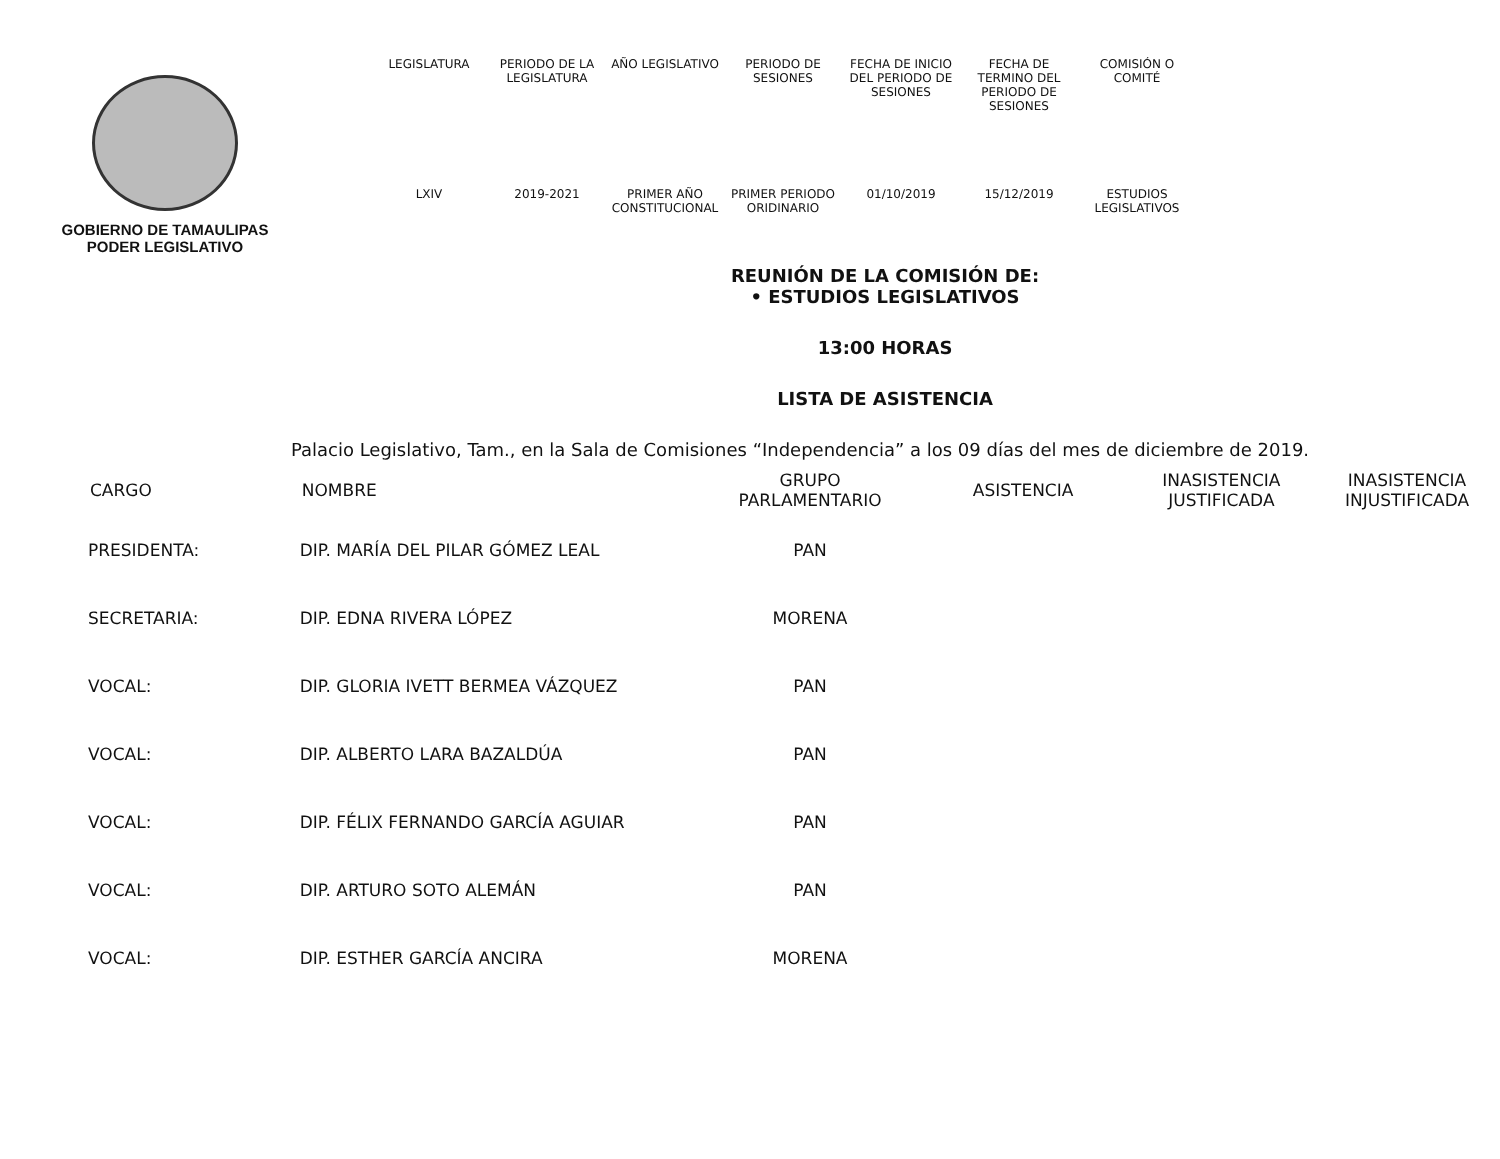GOBIERNO DE TAMAULIPAS
PODER LEGISLATIVO
| LEGISLATURA | PERIODO DE LA LEGISLATURA | AÑO LEGISLATIVO | PERIODO DE SESIONES | FECHA DE INICIO DEL PERIODO DE SESIONES | FECHA DE TERMINO DEL PERIODO DE SESIONES | COMISIÓN O COMITÉ |
| LXIV | 2019-2021 | PRIMER AÑO CONSTITUCIONAL | PRIMER PERIODO ORIDINARIO | 01/10/2019 | 15/12/2019 | ESTUDIOS LEGISLATIVOS |
REUNIÓN DE LA COMISIÓN DE:
• ESTUDIOS LEGISLATIVOS
13:00 HORAS
LISTA DE ASISTENCIA
Palacio Legislativo, Tam., en la Sala de Comisiones “Independencia” a los 09 días del mes de diciembre de 2019.
| CARGO | NOMBRE | GRUPO PARLAMENTARIO | ASISTENCIA | INASISTENCIA JUSTIFICADA | INASISTENCIA INJUSTIFICADA |
| --- | --- | --- | --- | --- | --- |
| PRESIDENTA: | DIP. MARÍA DEL PILAR GÓMEZ LEAL | PAN | | | |
| SECRETARIA: | DIP. EDNA RIVERA LÓPEZ | MORENA | | | |
| VOCAL: | DIP. GLORIA IVETT BERMEA VÁZQUEZ | PAN | | | |
| VOCAL: | DIP. ALBERTO LARA BAZALDÚA | PAN | | | |
| VOCAL: | DIP. FÉLIX FERNANDO GARCÍA AGUIAR | PAN | | | |
| VOCAL: | DIP. ARTURO SOTO ALEMÁN | PAN | | | |
| VOCAL: | DIP. ESTHER GARCÍA ANCIRA | MORENA | | | |